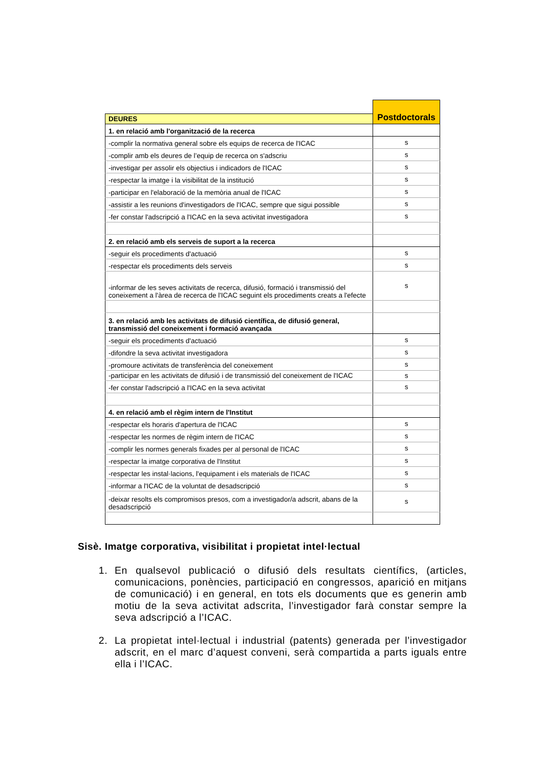| | Postdoctorals |
| --- | --- |
| DEURES | |
| 1. en relació amb l'organització de la recerca | |
| -complir la normativa general sobre els equips de recerca de l'ICAC | s |
| -complir amb els deures de l’equip de recerca on s'adscriu | s |
| -investigar per assolir els objectius i indicadors de l'ICAC | s |
| -respectar la imatge i la visibilitat de la institució | s |
| -participar en l'elaboració de la memòria anual de l'ICAC | s |
| -assistir a les reunions d'investigadors de l'ICAC, sempre que sigui possible | s |
| -fer constar l'adscripció a l'ICAC en la seva activitat investigadora | s |
| 2. en relació amb els serveis de suport a la recerca | |
| -seguir els procediments d'actuació | s |
| -respectar els procediments dels serveis | s |
| -informar de les seves activitats de recerca, difusió, formació i transmissió del coneixement a l'àrea de recerca de l'ICAC seguint els procediments creats a l'efecte | s |
| 3. en relació amb les activitats de difusió científica, de difusió general, transmissió del coneixement i formació avançada | |
| -seguir els procediments d'actuació | s |
| -difondre la seva activitat investigadora | s |
| -promoure activitats de transferència del coneixement | s |
| -participar en les activitats de difusió i de transmissió del coneixement de l'ICAC | s |
| -fer constar l'adscripció a l'ICAC en la seva activitat | s |
| 4. en relació amb el règim intern de l'Institut | |
| -respectar els horaris d'apertura de l'ICAC | s |
| -respectar les normes de règim intern de l'ICAC | s |
| -complir les normes generals fixades per al personal de l'ICAC | s |
| -respectar la imatge corporativa de l'Institut | s |
| -respectar les instal·lacions, l'equipament i els materials de l'ICAC | s |
| -informar a l'ICAC de la voluntat de desadscripció | s |
| -deixar resolts els compromisos presos, com a investigador/a adscrit, abans de la desadscripció | s |
Sisè. Imatge corporativa, visibilitat i propietat intel·lectual
1. En qualsevol publicació o difusió dels resultats científics, (articles, comunicacions, ponències, participació en congressos, aparició en mitjans de comunicació) i en general, en tots els documents que es generin amb motiu de la seva activitat adscrita, l’investigador farà constar sempre la seva adscripció a l’ICAC.
2. La propietat intel·lectual i industrial (patents) generada per l’investigador adscrit, en el marc d’aquest conveni, serà compartida a parts iguals entre ella i l’ICAC.